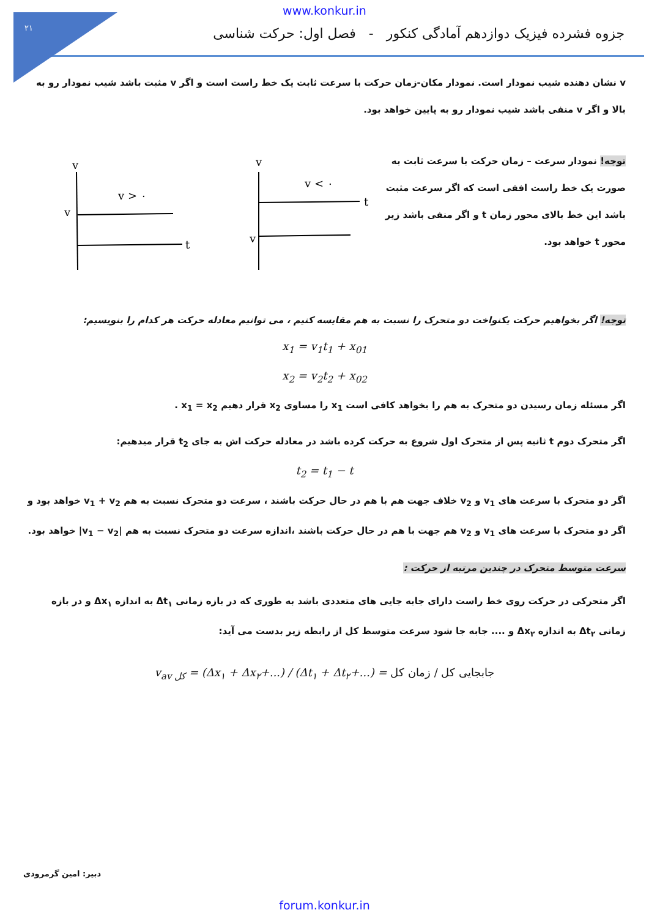۲۱
www.konkur.in
جزوه فشرده فیزیک دوازدهم آمادگی کنکور - فصل اول: حرکت شناسی
v نشان دهنده شیب نمودار است. نمودار مکان-زمان حرکت با سرعت ثابت یک خط راست است و اگر v مثبت باشد شیب نمودار رو به بالا و اگر v منفی باشد شیب نمودار رو به پایین خواهد بود.
توجه! نمودار سرعت – زمان حرکت با سرعت ثابت به صورت یک خط راست افقی است که اگر سرعت مثبت باشد این خط بالای محور زمان t و اگر منفی باشد زیر محور t خواهد بود.
v
v < ۰
t
v
v
v
v > ۰
t
توجه! اگر بخواهیم حرکت یکنواخت دو متحرک را نسبت به هم مقایسه کنیم ، می توانیم معادله حرکت هر کدام را بنویسیم:
x<sub>1</sub> = v<sub>1</sub>t<sub>1</sub> + x<sub>01</sub>
x<sub>2</sub> = v<sub>2</sub>t<sub>2</sub> + x<sub>02</sub>
اگر مسئله زمان رسیدن دو متحرک به هم را بخواهد کافی است x<sub>1</sub> را مساوی x<sub>2</sub> قرار دهیم x<sub>1</sub> = x<sub>2</sub> .
اگر متحرک دوم t ثانیه پس از متحرک اول شروع به حرکت کرده باشد در معادله حرکت اش به جای t<sub>2</sub> قرار میدهیم:
t<sub>2</sub> = t<sub>1</sub> − t
اگر دو متحرک با سرعت های v<sub>1</sub> و v<sub>2</sub> خلاف جهت هم با هم در حال حرکت باشند ، سرعت دو متحرک نسبت به هم v<sub>1</sub> + v<sub>2</sub> خواهد بود و اگر دو متحرک با سرعت های v<sub>1</sub> و v<sub>2</sub> هم جهت با هم در حال حرکت باشند ،اندازه سرعت دو متحرک نسبت به هم |v<sub>1</sub> − v<sub>2</sub>| خواهد بود.
سرعت متوسط متحرک در چندین مرتبه از حرکت :
اگر متحرکی در حرکت روی خط راست دارای جابه جایی های متعددی باشد به طوری که در بازه زمانی Δt<sub>۱</sub> به اندازه Δx<sub>۱</sub> و در بازه زمانی Δt<sub>۲</sub> به اندازه Δx<sub>۲</sub> و .... جابه جا شود سرعت متوسط کل از رابطه زیر بدست می آید:
v<sub>av کل</sub> = (Δx<sub>۱</sub> + Δx<sub>۲</sub>+...) / (Δt<sub>۱</sub> + Δt<sub>۲</sub>+...) = جابجایی کل / زمان کل
دبیر: امین گرمرودی
forum.konkur.in